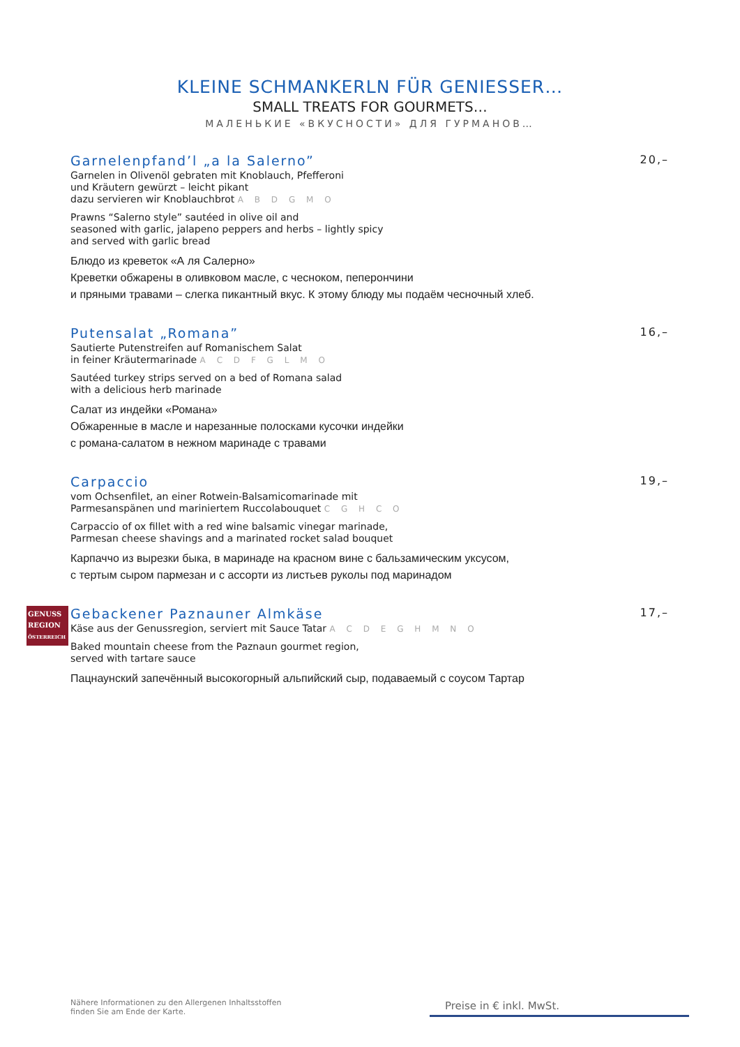KLEINE SCHMANKERLN FÜR GENIESSER…
SMALL TREATS FOR GOURMETS…
МАЛЕНЬКИЕ «ВКУСНОСТИ» ДЛЯ ГУРМАНОВ…
Garnelenpfand’l „a la Salerno” 20,–
Garnelen in Olivenöl gebraten mit Knoblauch, Pfefferoni
und Kräutern gewürzt – leicht pikant
dazu servieren wir Knoblauchbrot A B D G M O
Prawns “Salerno style” sautéed in olive oil and
seasoned with garlic, jalapeno peppers and herbs – lightly spicy
and served with garlic bread
Блюдо из креветок «А ля Салерно»
Креветки обжарены в оливковом масле, с чесноком, пеперончини
и пряными травами – слегка пикантный вкус. К этому блюду мы подаём чесночный хлеб.
Putensalat „Romana” 16,–
Sautierte Putenstreifen auf Romanischem Salat
in feiner Kräutermarinade A C D F G L M O
Sautéed turkey strips served on a bed of Romana salad
with a delicious herb marinade
Салат из индейки «Романа»
Обжаренные в масле и нарезанные полосками кусочки индейки
с романа-салатом в нежном маринаде с травами
Carpaccio 19,–
vom Ochsenfilet, an einer Rotwein-Balsamicomarinade mit
Parmesanspänen und mariniertem Ruccolabouquet C G H C O
Carpaccio of ox fillet with a red wine balsamic vinegar marinade,
Parmesan cheese shavings and a marinated rocket salad bouquet
Карпаччо из вырезки быка, в маринаде на красном вине с бальзамическим уксусом,
с тертым сыром пармезан и с ассорти из листьев руколы под маринадом
GENUSS
REGION
ÖSTERREICH
Gebackener Paznauner Almkäse 17,–
Käse aus der Genussregion, serviert mit Sauce Tatar A C D E G H M N O
Baked mountain cheese from the Paznaun gourmet region,
served with tartare sauce
Пацнаунский запечённый высокогорный альпийский сыр, подаваемый с соусом Тартар
Nähere Informationen zu den Allergenen Inhaltsstoffen
finden Sie am Ende der Karte.
Preise in € inkl. MwSt.